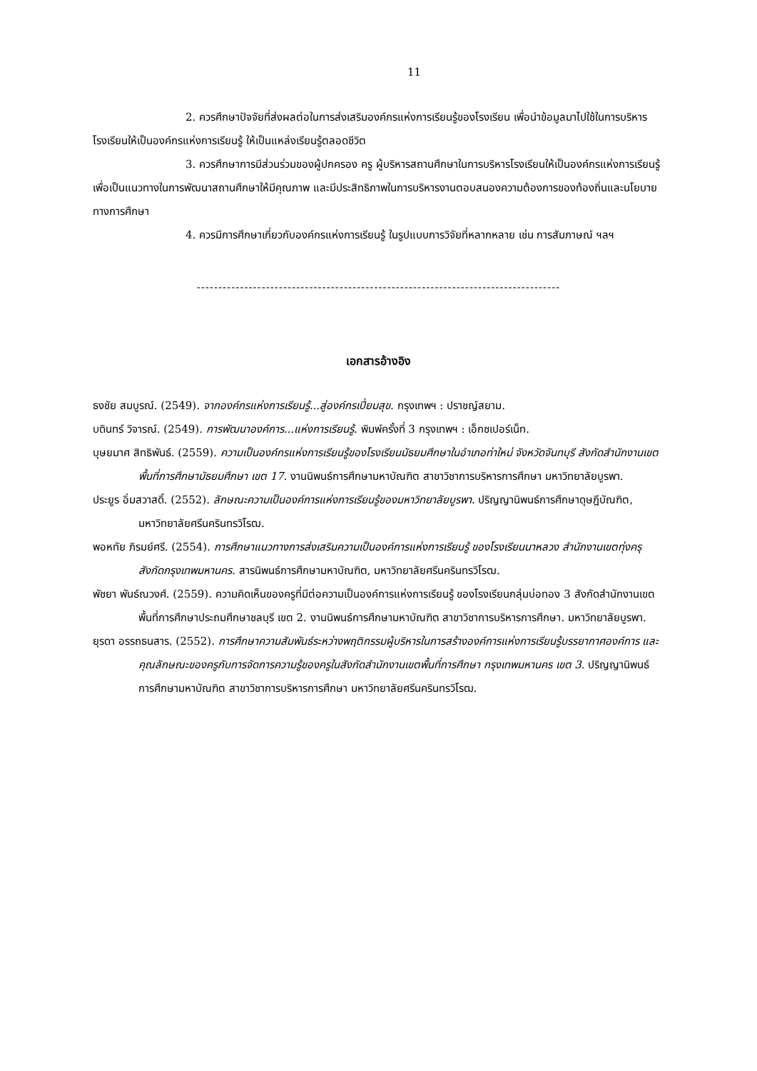11
2. ควรศึกษาปัจจัยที่ส่งผลต่อในการส่งเสริมองค์กรแห่งการเรียนรู้ของโรงเรียน เพื่อนำข้อมูลมาไปใช้ในการบริหารโรงเรียนให้เป็นองค์กรแห่งการเรียนรู้ ให้เป็นแหล่งเรียนรู้ตลอดชีวิต
3. ควรศึกษาการมีส่วนร่วมของผู้ปกครอง ครู ผู้บริหารสถานศึกษาในการบริหารโรงเรียนให้เป็นองค์กรแห่งการเรียนรู้ เพื่อเป็นแนวทางในการพัฒนาสถานศึกษาให้มีคุณภาพ และมีประสิทธิภาพในการบริหารงานตอบสนองความต้องการของท้องถิ่นและนโยบายทางการศึกษา
4. ควรมีการศึกษาเกี่ยวกับองค์กรแห่งการเรียนรู้ ในรูปแบบการวิจัยที่หลากหลาย เช่น การสัมภาษณ์ ฯลฯ
------------------------------------------------------------------------------------
เอกสารอ้างอิง
ธงชัย สมบูรณ์. (2549). จากองค์กรแห่งการเรียนรู้...สู่องค์กรเปี่ยมสุข. กรุงเทพฯ : ปราชญ์สยาม.
บดินทร์ วิจารณ์. (2549). การพัฒนาองค์การ...แห่งการเรียนรู้. พิมพ์ครั้งที่ 3 กรุงเทพฯ : เอ็กซเปอร์เน็ท.
บุษยมาศ สิทธิพันธ์. (2559). ความเป็นองค์กรแห่งการเรียนรู้ของโรงเรียนมัธยมศึกษาในอำเภอท่าใหม่ จังหวัดจันทบุรี สังกัดสำนักงานเขตพื้นที่การศึกษามัธยมศึกษา เขต 17. งานนิพนธ์การศึกษามหาบัณฑิต สาขาวิชาการบริหารการศึกษา มหาวิทยาลัยบูรพา.
ประยูร อิ่มสวาสดิ์. (2552). ลักษณะความเป็นองค์การแห่งการเรียนรู้ของมหาวิทยาลัยบูรพา. ปริญญานิพนธ์การศึกษาดุษฎีบัณฑิต, มหาวิทยาลัยศรีนครินทรวิโรฒ.
พอหทัย ภิรมย์ศรี. (2554). การศึกษาแนวทางการส่งเสริมความเป็นองค์การแห่งการเรียนรู้ ของโรงเรียนนาหลวง สำนักงานเขตทุ่งครุ สังกัดกรุงเทพมหานคร. สารนิพนธ์การศึกษามหาบัณฑิต, มหาวิทยาลัยศรีนครินทรวิโรฒ.
พัชยา พันธ์ณวงศ์. (2559). ความคิดเห็นของครูที่มีต่อความเป็นองค์การแห่งการเรียนรู้ ของโรงเรียนกลุ่มบ่อทอง 3 สังกัดสำนักงานเขตพื้นที่การศึกษาประถมศึกษาชลบุรี เขต 2. งานนิพนธ์การศึกษามหาบัณฑิต สาขาวิชาการบริหารการศึกษา. มหาวิทยาลัยบูรพา.
ยุรดา อรรถธนสาร. (2552). การศึกษาความสัมพันธ์ระหว่างพฤติกรรมผู้บริหารในการสร้างองค์การแห่งการเรียนรู้บรรยากาศองค์การ และคุณลักษณะของครูกับการจัดการความรู้ของครูในสังกัดสำนักงานเขตพื้นที่การศึกษา กรุงเทพมหานคร เขต 3. ปริญญานิพนธ์การศึกษามหาบัณฑิต สาขาวิชาการบริหารการศึกษา มหาวิทยาลัยศรีนครินทรวิโรฒ.